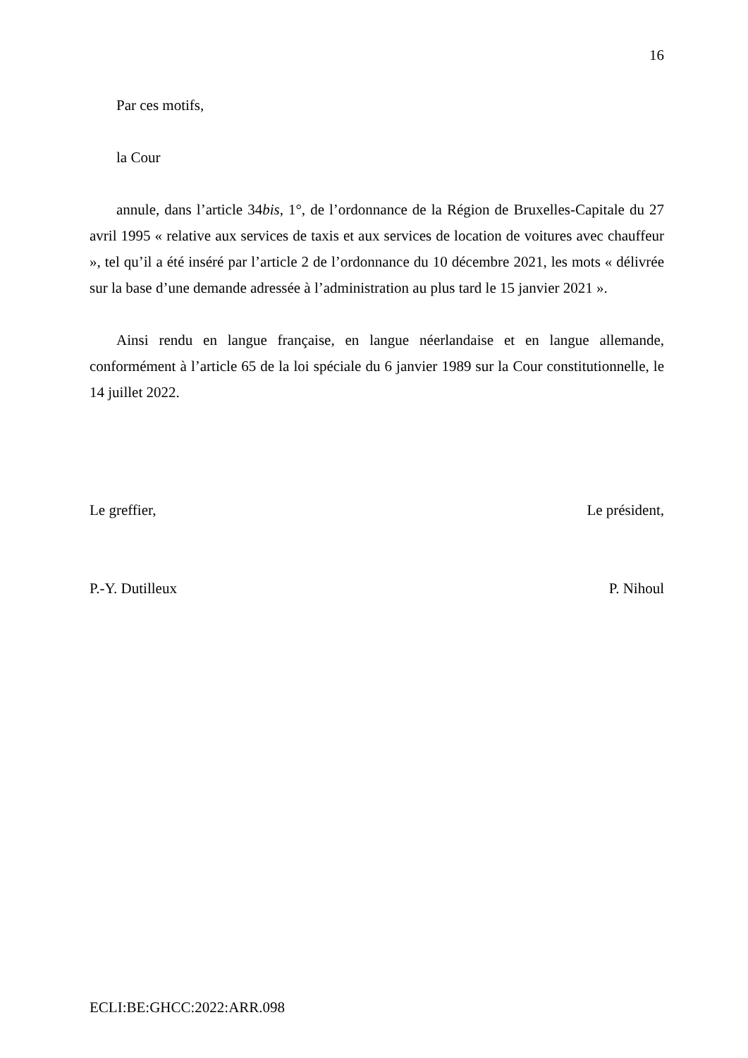16
Par ces motifs,
la Cour
annule, dans l’article 34bis, 1°, de l’ordonnance de la Région de Bruxelles-Capitale du 27 avril 1995 « relative aux services de taxis et aux services de location de voitures avec chauffeur », tel qu’il a été inséré par l’article 2 de l’ordonnance du 10 décembre 2021, les mots « délivrée sur la base d’une demande adressée à l’administration au plus tard le 15 janvier 2021 ».
Ainsi rendu en langue française, en langue néerlandaise et en langue allemande, conformément à l’article 65 de la loi spéciale du 6 janvier 1989 sur la Cour constitutionnelle, le 14 juillet 2022.
Le greffier, Le président,
P.-Y. Dutilleux P. Nihoul
ECLI:BE:GHCC:2022:ARR.098